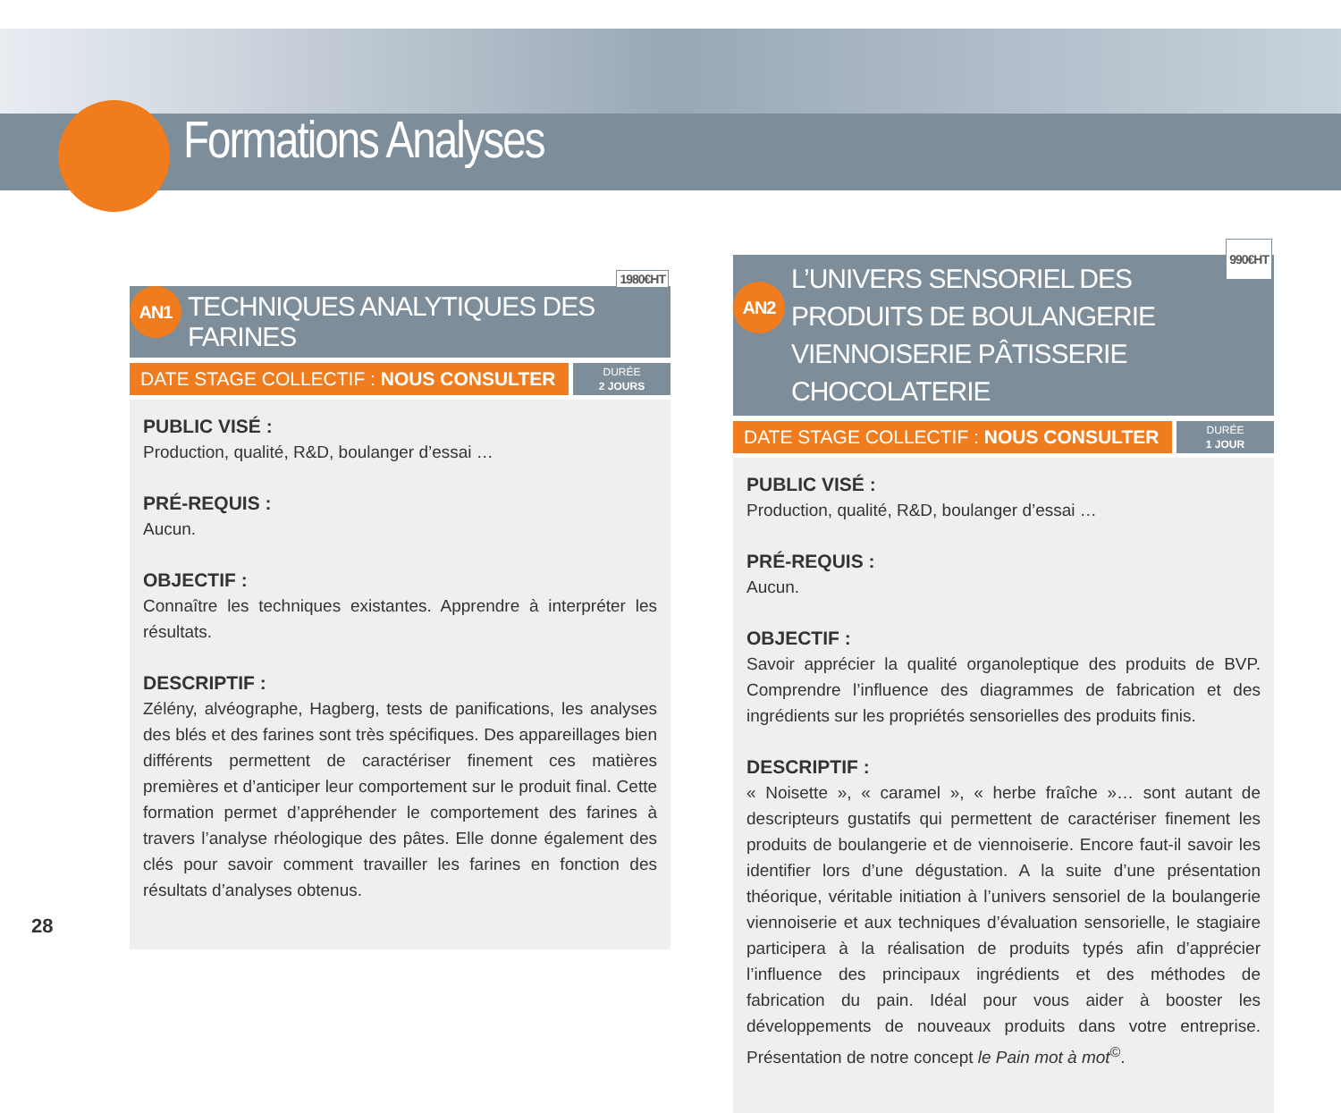Formations Analyses
AN1 TECHNIQUES ANALYTIQUES DES FARINES
1980€HT
DATE STAGE COLLECTIF : NOUS CONSULTER
DURÉE
2 JOURS
PUBLIC VISÉ :
Production, qualité, R&D, boulanger d’essai …
PRÉ-REQUIS :
Aucun.
OBJECTIF :
Connaître les techniques existantes. Apprendre à interpréter les résultats.
DESCRIPTIF :
Zélény, alvéographe, Hagberg, tests de panifications, les analyses des blés et des farines sont très spécifiques. Des appareillages bien différents permettent de caractériser finement ces matières premières et d’anticiper leur comportement sur le produit final. Cette formation permet d’appréhender le comportement des farines à travers l’analyse rhéologique des pâtes. Elle donne également des clés pour savoir comment travailler les farines en fonction des résultats d’analyses obtenus.
AN2
L’UNIVERS SENSORIEL DES PRODUITS DE BOULANGERIE VIENNOISERIE PÂTISSERIE CHOCOLATERIE
990€HT
DATE STAGE COLLECTIF : NOUS CONSULTER
DURÉE
1 JOUR
PUBLIC VISÉ :
Production, qualité, R&D, boulanger d’essai …
PRÉ-REQUIS :
Aucun.
OBJECTIF :
Savoir apprécier la qualité organoleptique des produits de BVP. Comprendre l’influence des diagrammes de fabrication et des ingrédients sur les propriétés sensorielles des produits finis.
DESCRIPTIF :
« Noisette », « caramel », « herbe fraîche »… sont autant de descripteurs gustatifs qui permettent de caractériser finement les produits de boulangerie et de viennoiserie. Encore faut-il savoir les identifier lors d’une dégustation. A la suite d’une présentation théorique, véritable initiation à l’univers sensoriel de la boulangerie viennoiserie et aux techniques d’évaluation sensorielle, le stagiaire participera à la réalisation de produits typés afin d’apprécier l’influence des principaux ingrédients et des méthodes de fabrication du pain. Idéal pour vous aider à booster les développements de nouveaux produits dans votre entreprise. Présentation de notre concept le Pain mot à mot<sup>©</sup>.
28